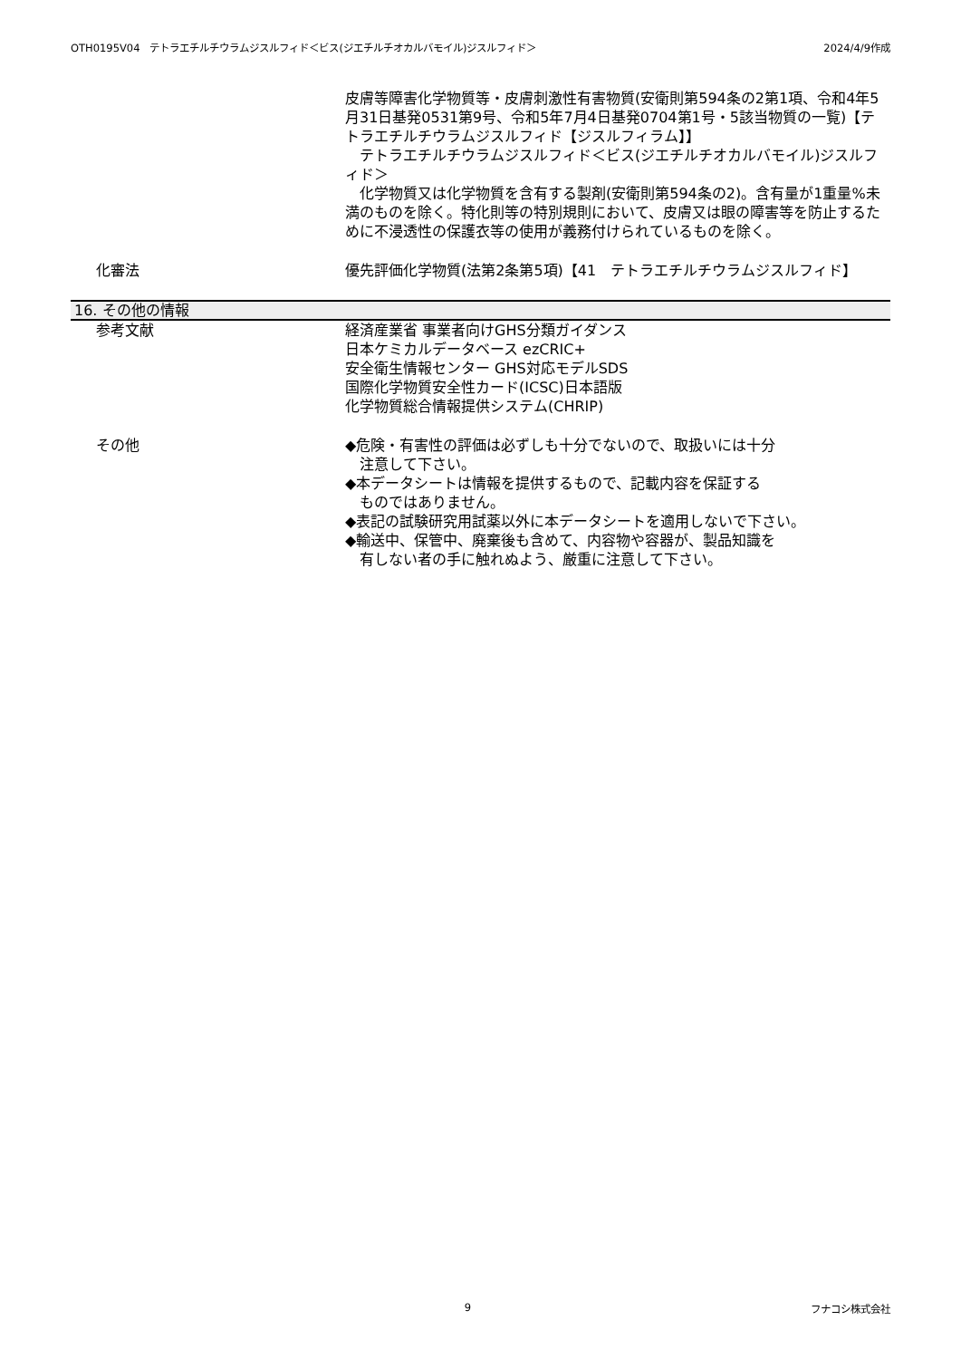OTH0195V04　テトラエチルチウラムジスルフィド＜ビス(ジエチルチオカルバモイル)ジスルフィド＞ 2024/4/9作成
皮膚等障害化学物質等・皮膚刺激性有害物質(安衛則第594条の2第1項、令和4年5月31日基発0531第9号、令和5年7月4日基発0704第1号・5該当物質の一覧)【テトラエチルチウラムジスルフィド【ジスルフィラム】】
　テトラエチルチウラムジスルフィド＜ビス(ジエチルチオカルバモイル)ジスルフィド＞
　化学物質又は化学物質を含有する製剤(安衛則第594条の2)。含有量が1重量%未満のものを除く。特化則等の特別規則において、皮膚又は眼の障害等を防止するために不浸透性の保護衣等の使用が義務付けられているものを除く。
化審法 優先評価化学物質(法第2条第5項)【41　テトラエチルチウラムジスルフィド】
16. その他の情報
参考文献 経済産業省 事業者向けGHS分類ガイダンス
日本ケミカルデータベース ezCRIC+
安全衛生情報センター GHS対応モデルSDS
国際化学物質安全性カード(ICSC)日本語版
化学物質総合情報提供システム(CHRIP)
その他 ◆危険・有害性の評価は必ずしも十分でないので、取扱いには十分
　注意して下さい。
◆本データシートは情報を提供するもので、記載内容を保証する
　ものではありません。
◆表記の試験研究用試薬以外に本データシートを適用しないで下さい。
◆輸送中、保管中、廃棄後も含めて、内容物や容器が、製品知識を
　有しない者の手に触れぬよう、厳重に注意して下さい。
9 フナコシ株式会社